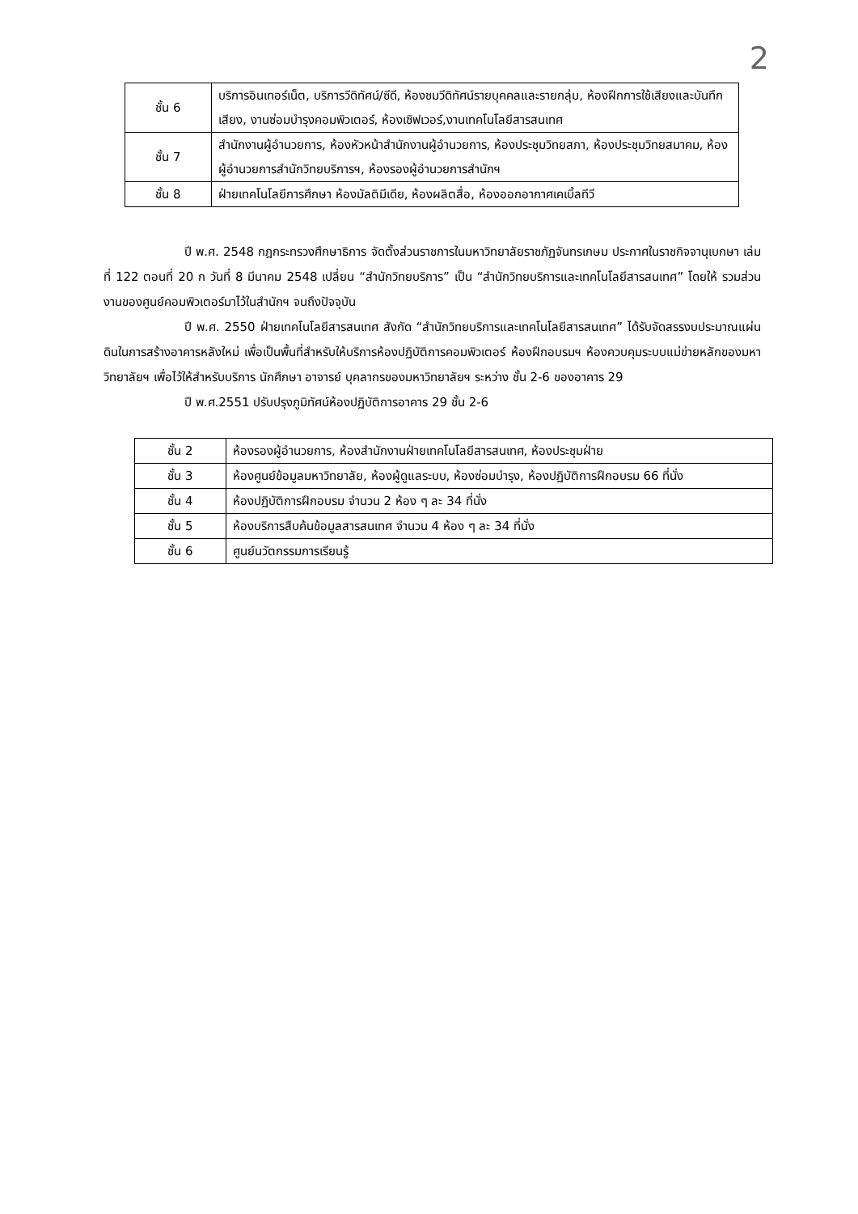2
| ชั้น 6 | บริการอินเทอร์เน็ต, บริการวีดิทัศน์/ซีดี, ห้องชมวีดิทัศน์รายบุคคลและรายกลุ่ม, ห้องฝึกการใช้เสียงและบันทึกเสียง, งานซ่อมบำรุงคอมพิวเตอร์, ห้องเซิฟเวอร์,งานเทคโนโลยีสารสนเทศ |
| ชั้น 7 | สำนักงานผู้อำนวยการ, ห้องหัวหน้าสำนักงานผู้อำนวยการ, ห้องประชุมวิทยสภา, ห้องประชุมวิทยสมาคม, ห้องผู้อำนวยการสำนักวิทยบริการฯ, ห้องรองผู้อำนวยการสำนักฯ |
| ชั้น 8 | ฝ่ายเทคโนโลยีการศึกษา ห้องมัลติมีเดีย, ห้องผลิตสื่อ, ห้องออกอากาศเคเบิ้ลทีวี |
ปี พ.ศ. 2548 กฎกระทรวงศึกษาธิการ จัดตั้งส่วนราชการในมหาวิทยาลัยราชภัฏจันทรเกษม ประกาศในราชกิจจานุเบกษา เล่มที่ 122 ตอนที่ 20 ก วันที่ 8 มีนาคม 2548 เปลี่ยน “สำนักวิทยบริการ” เป็น “สำนักวิทยบริการและเทคโนโลยีสารสนเทศ” โดยให้ รวมส่วนงานของศูนย์คอมพิวเตอร์มาไว้ในสำนักฯ จนถึงปัจจุบัน
ปี พ.ศ. 2550 ฝ่ายเทคโนโลยีสารสนเทศ สังกัด “สำนักวิทยบริการและเทคโนโลยีสารสนเทศ” ได้รับจัดสรรงบประมาณแผ่นดินในการสร้างอาคารหลังใหม่ เพื่อเป็นพื้นที่สำหรับให้บริการห้องปฏิบัติการคอมพิวเตอร์ ห้องฝึกอบรมฯ ห้องควบคุมระบบแม่ข่ายหลักของมหาวิทยาลัยฯ เพื่อไว้ให้สำหรับบริการ นักศึกษา อาจารย์ บุคลากรของมหาวิทยาลัยฯ ระหว่าง ชั้น 2-6 ของอาคาร 29
ปี พ.ศ.2551 ปรับปรุงภูมิทัศน์ห้องปฏิบัติการอาคาร 29 ชั้น 2-6
| ชั้น 2 | ห้องรองผู้อำนวยการ, ห้องสำนักงานฝ่ายเทคโนโลยีสารสนเทศ, ห้องประชุมฝ่าย |
| ชั้น 3 | ห้องศูนย์ข้อมูลมหาวิทยาลัย, ห้องผู้ดูแลระบบ, ห้องซ่อมบำรุง, ห้องปฏิบัติการฝึกอบรม 66 ที่นั่ง |
| ชั้น 4 | ห้องปฏิบัติการฝึกอบรม จำนวน 2 ห้อง ๆ ละ 34 ที่นั่ง |
| ชั้น 5 | ห้องบริการสืบค้นข้อมูลสารสนเทศ จำนวน 4 ห้อง ๆ ละ 34 ที่นั่ง |
| ชั้น 6 | ศูนย์นวัตกรรมการเรียนรู้ |